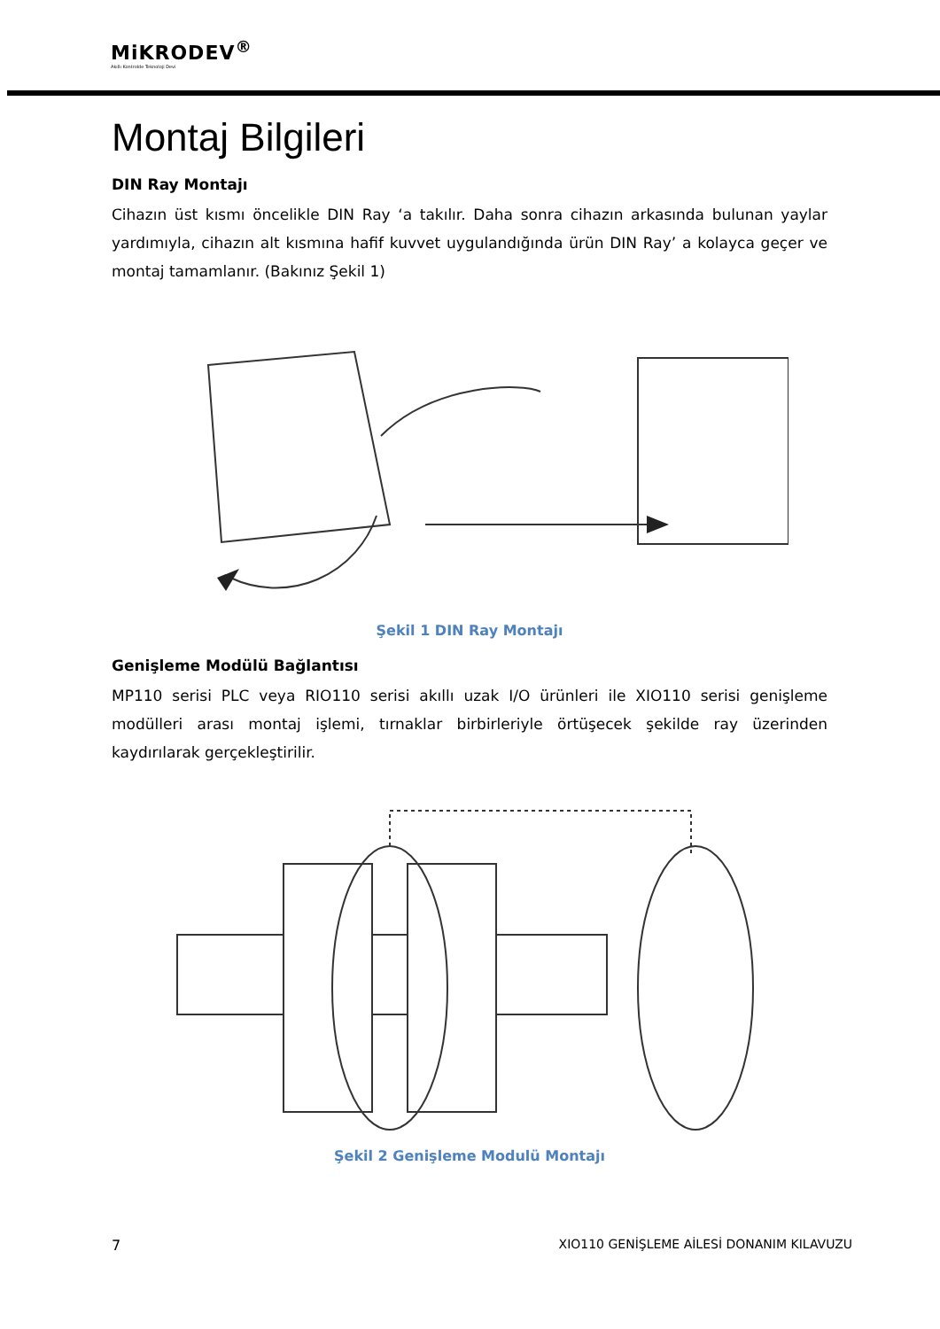MiKRODEV<sup>®</sup>
Akıllı Kontrolde Teknoloji Devi
Montaj Bilgileri
DIN Ray Montajı
Cihazın üst kısmı öncelikle DIN Ray ‘a takılır. Daha sonra cihazın arkasında bulunan yaylar yardımıyla, cihazın alt kısmına hafif kuvvet uygulandığında ürün DIN Ray’ a kolayca geçer ve montaj tamamlanır. (Bakınız Şekil 1)
Şekil 1 DIN Ray Montajı
Genişleme Modülü Bağlantısı
MP110 serisi PLC veya RIO110 serisi akıllı uzak I/O ürünleri ile XIO110 serisi genişleme modülleri arası montaj işlemi, tırnaklar birbirleriyle örtüşecek şekilde ray üzerinden kaydırılarak gerçekleştirilir.
Şekil 2 Genişleme Modulü Montajı
7 XIO110 GENİŞLEME AİLESİ DONANIM KILAVUZU